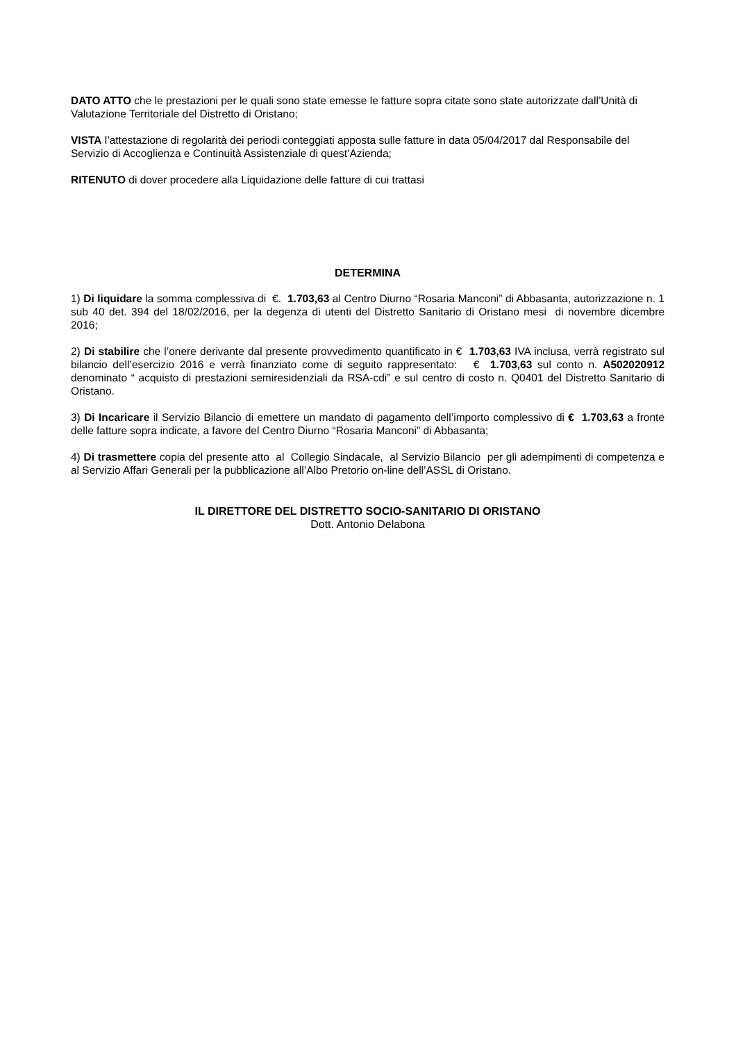DATO ATTO che le prestazioni per le quali sono state emesse le fatture sopra citate sono state autorizzate dall’Unità di Valutazione Territoriale del Distretto di Oristano;
VISTA l’attestazione di regolarità dei periodi conteggiati apposta sulle fatture in data 05/04/2017 dal Responsabile del Servizio di Accoglienza e Continuità Assistenziale di quest’Azienda;
RITENUTO di dover procedere alla Liquidazione delle fatture di cui trattasi
DETERMINA
1) Di liquidare la somma complessiva di €. 1.703,63 al Centro Diurno “Rosaria Manconi” di Abbasanta, autorizzazione n. 1 sub 40 det. 394 del 18/02/2016, per la degenza di utenti del Distretto Sanitario di Oristano mesi di novembre dicembre 2016;
2) Di stabilire che l’onere derivante dal presente provvedimento quantificato in € 1.703,63 IVA inclusa, verrà registrato sul bilancio dell’esercizio 2016 e verrà finanziato come di seguito rappresentato: € 1.703,63 sul conto n. A502020912 denominato “ acquisto di prestazioni semiresidenziali da RSA-cdi” e sul centro di costo n. Q0401 del Distretto Sanitario di Oristano.
3) Di Incaricare il Servizio Bilancio di emettere un mandato di pagamento dell’importo complessivo di € 1.703,63 a fronte delle fatture sopra indicate, a favore del Centro Diurno “Rosaria Manconi” di Abbasanta;
4) Di trasmettere copia del presente atto al Collegio Sindacale, al Servizio Bilancio per gli adempimenti di competenza e al Servizio Affari Generali per la pubblicazione all’Albo Pretorio on-line dell’ASSL di Oristano.
IL DIRETTORE DEL DISTRETTO SOCIO-SANITARIO DI ORISTANO
Dott. Antonio Delabona